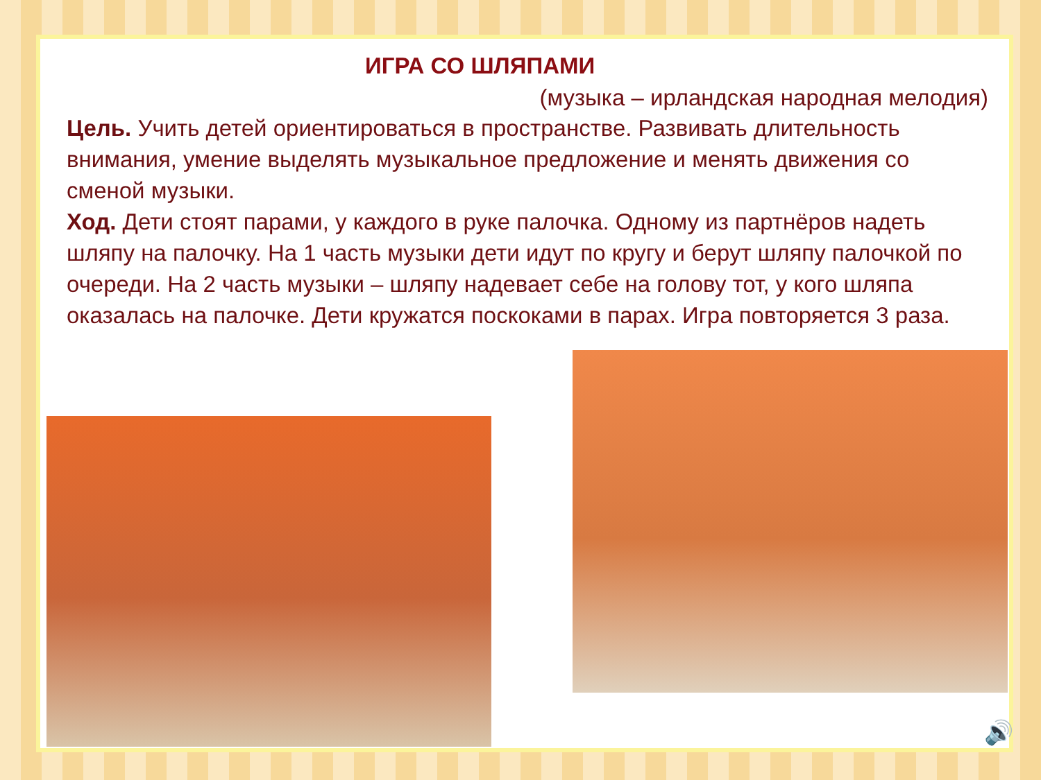ИГРА СО ШЛЯПАМИ
(музыка – ирландская народная мелодия)
Цель. Учить детей ориентироваться в пространстве. Развивать длительность внимания, умение выделять музыкальное предложение и менять движения со сменой музыки.
Ход. Дети стоят парами, у каждого в руке палочка. Одному из партнёров надеть шляпу на палочку. На 1 часть музыки дети идут по кругу и берут шляпу палочкой по очереди. На 2 часть музыки – шляпу надевает себе на голову тот, у кого шляпа оказалась на палочке. Дети кружатся поскоками в парах. Игра повторяется 3 раза.
🔊